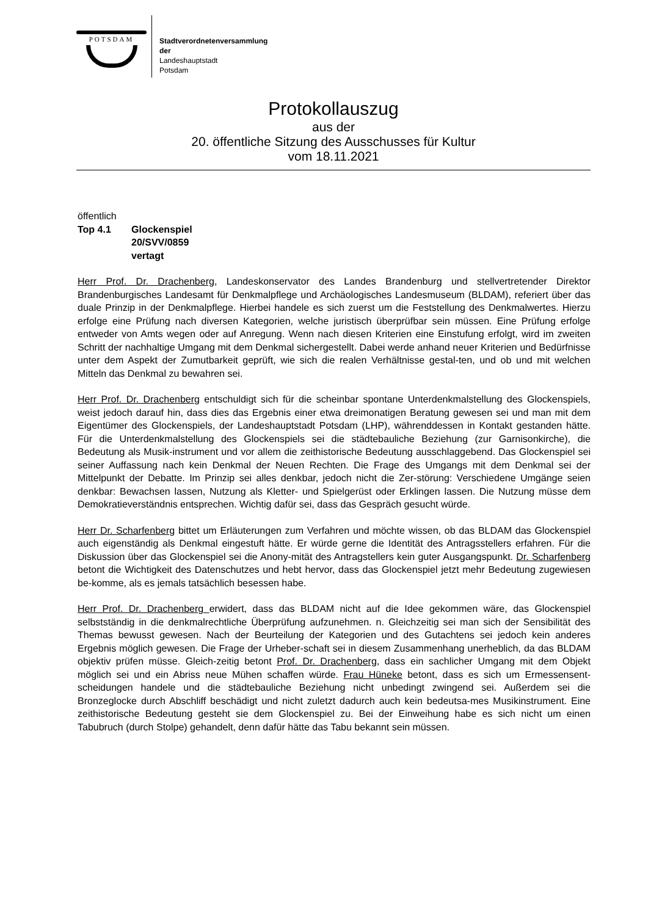POTSDAM
Stadtverordnetenversammlung
der
Landeshauptstadt
Potsdam
Protokollauszug
aus der
20. öffentliche Sitzung des Ausschusses für Kultur
vom 18.11.2021
öffentlich
Top 4.1 Glockenspiel
20/SVV/0859
vertagt
Herr Prof. Dr. Drachenberg, Landeskonservator des Landes Brandenburg und stellvertretender Direktor Brandenburgisches Landesamt für Denkmalpflege und Archäologisches Landesmuseum (BLDAM), referiert über das duale Prinzip in der Denkmalpflege. Hierbei handele es sich zuerst um die Feststellung des Denkmalwertes. Hierzu erfolge eine Prüfung nach diversen Kategorien, welche juristisch überprüfbar sein müssen. Eine Prüfung erfolge entweder von Amts wegen oder auf Anregung. Wenn nach diesen Kriterien eine Einstufung erfolgt, wird im zweiten Schritt der nachhaltige Umgang mit dem Denkmal sichergestellt. Dabei werde anhand neuer Kriterien und Bedürfnisse unter dem Aspekt der Zumutbarkeit geprüft, wie sich die realen Verhältnisse gestal-ten, und ob und mit welchen Mitteln das Denkmal zu bewahren sei.
Herr Prof. Dr. Drachenberg entschuldigt sich für die scheinbar spontane Unterdenkmalstellung des Glockenspiels, weist jedoch darauf hin, dass dies das Ergebnis einer etwa dreimonatigen Beratung gewesen sei und man mit dem Eigentümer des Glockenspiels, der Landeshauptstadt Potsdam (LHP), währenddessen in Kontakt gestanden hätte. Für die Unterdenkmalstellung des Glockenspiels sei die städtebauliche Beziehung (zur Garnisonkirche), die Bedeutung als Musik-instrument und vor allem die zeithistorische Bedeutung ausschlaggebend. Das Glockenspiel sei seiner Auffassung nach kein Denkmal der Neuen Rechten. Die Frage des Umgangs mit dem Denkmal sei der Mittelpunkt der Debatte. Im Prinzip sei alles denkbar, jedoch nicht die Zer-störung: Verschiedene Umgänge seien denkbar: Bewachsen lassen, Nutzung als Kletter- und Spielgerüst oder Erklingen lassen. Die Nutzung müsse dem Demokratieverständnis entsprechen. Wichtig dafür sei, dass das Gespräch gesucht würde.
Herr Dr. Scharfenberg bittet um Erläuterungen zum Verfahren und möchte wissen, ob das BLDAM das Glockenspiel auch eigenständig als Denkmal eingestuft hätte. Er würde gerne die Identität des Antragsstellers erfahren. Für die Diskussion über das Glockenspiel sei die Anony-mität des Antragstellers kein guter Ausgangspunkt. Dr. Scharfenberg betont die Wichtigkeit des Datenschutzes und hebt hervor, dass das Glockenspiel jetzt mehr Bedeutung zugewiesen be-komme, als es jemals tatsächlich besessen habe.
Herr Prof. Dr. Drachenberg erwidert, dass das BLDAM nicht auf die Idee gekommen wäre, das Glockenspiel selbstständig in die denkmalrechtliche Überprüfung aufzunehmen. n. Gleichzeitig sei man sich der Sensibilität des Themas bewusst gewesen. Nach der Beurteilung der Kategorien und des Gutachtens sei jedoch kein anderes Ergebnis möglich gewesen. Die Frage der Urheber-schaft sei in diesem Zusammenhang unerheblich, da das BLDAM objektiv prüfen müsse. Gleich-zeitig betont Prof. Dr. Drachenberg, dass ein sachlicher Umgang mit dem Objekt möglich sei und ein Abriss neue Mühen schaffen würde. Frau Hüneke betont, dass es sich um Ermessensent-scheidungen handele und die städtebauliche Beziehung nicht unbedingt zwingend sei. Außerdem sei die Bronzeglocke durch Abschliff beschädigt und nicht zuletzt dadurch auch kein bedeutsa-mes Musikinstrument. Eine zeithistorische Bedeutung gesteht sie dem Glockenspiel zu. Bei der Einweihung habe es sich nicht um einen Tabubruch (durch Stolpe) gehandelt, denn dafür hätte das Tabu bekannt sein müssen.